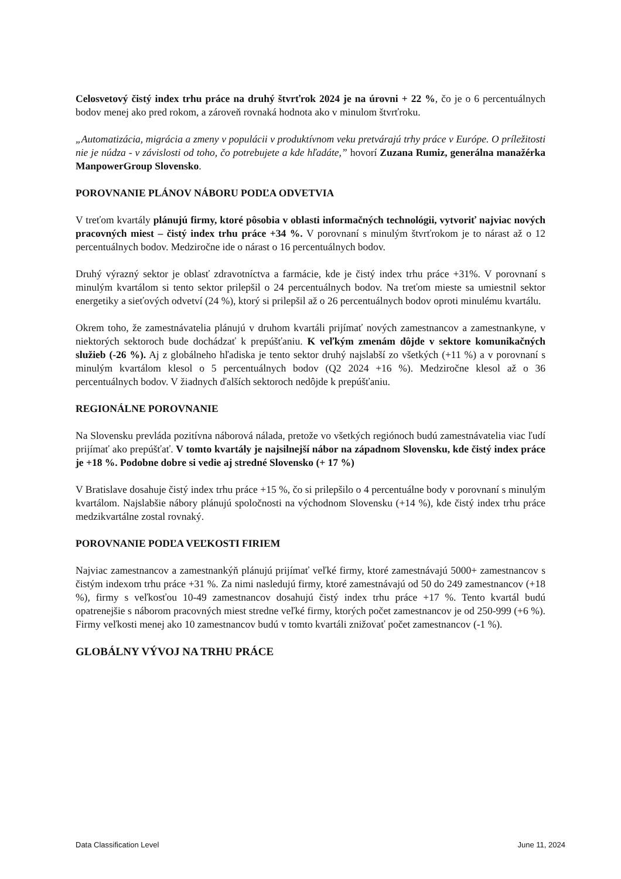Celosvetový čistý index trhu práce na druhý štvrťrok 2024 je na úrovni + 22 %, čo je o 6 percentuálnych bodov menej ako pred rokom, a zároveň rovnaká hodnota ako v minulom štvrťroku.
„Automatizácia, migrácia a zmeny v populácii v produktívnom veku pretvárajú trhy práce v Európe. O príležitosti nie je núdza - v závislosti od toho, čo potrebujete a kde hľadáte,” hovorí Zuzana Rumiz, generálna manažérka ManpowerGroup Slovensko.
POROVNANIE PLÁNOV NÁBORU PODĽA ODVETVIA
V treťom kvartály plánujú firmy, ktoré pôsobia v oblasti informačných technológii, vytvoriť najviac nových pracovných miest – čistý index trhu práce +34 %. V porovnaní s minulým štvrťrokom je to nárast až o 12 percentuálnych bodov. Medziročne ide o nárast o 16 percentuálnych bodov.
Druhý výrazný sektor je oblasť zdravotníctva a farmácie, kde je čistý index trhu práce +31%. V porovnaní s minulým kvartálom si tento sektor prilepšil o 24 percentuálnych bodov. Na treťom mieste sa umiestnil sektor energetiky a sieťových odvetví (24 %), ktorý si prilepšil až o 26 percentuálnych bodov oproti minulému kvartálu.
Okrem toho, že zamestnávatelia plánujú v druhom kvartáli prijímať nových zamestnancov a zamestnankyne, v niektorých sektoroch bude dochádzať k prepúšťaniu. K veľkým zmenám dôjde v sektore komunikačných služieb (-26 %). Aj z globálneho hľadiska je tento sektor druhý najslabší zo všetkých (+11 %) a v porovnaní s minulým kvartálom klesol o 5 percentuálnych bodov (Q2 2024 +16 %). Medziročne klesol až o 36 percentuálnych bodov. V žiadnych ďalších sektoroch nedôjde k prepúšťaniu.
REGIONÁLNE POROVNANIE
Na Slovensku prevláda pozitívna náborová nálada, pretože vo všetkých regiónoch budú zamestnávatelia viac ľudí prijímať ako prepúšťať. V tomto kvartály je najsilnejší nábor na západnom Slovensku, kde čistý index práce je +18 %. Podobne dobre si vedie aj stredné Slovensko (+ 17 %)
V Bratislave dosahuje čistý index trhu práce +15 %, čo si prilepšilo o 4 percentuálne body v porovnaní s minulým kvartálom. Najslabšie nábory plánujú spoločnosti na východnom Slovensku (+14 %), kde čistý index trhu práce medzikvartálne zostal rovnaký.
POROVNANIE PODĽA VEĽKOSTI FIRIEM
Najviac zamestnancov a zamestnankýň plánujú prijímať veľké firmy, ktoré zamestnávajú 5000+ zamestnancov s čistým indexom trhu práce +31 %. Za nimi nasledujú firmy, ktoré zamestnávajú od 50 do 249 zamestnancov (+18 %), firmy s veľkosťou 10-49 zamestnancov dosahujú čistý index trhu práce +17 %. Tento kvartál budú opatrenejšie s náborom pracovných miest stredne veľké firmy, ktorých počet zamestnancov je od 250-999 (+6 %). Firmy veľkosti menej ako 10 zamestnancov budú v tomto kvartáli znižovať počet zamestnancov (-1 %).
GLOBÁLNY VÝVOJ NA TRHU PRÁCE
Data Classification Level June 11, 2024